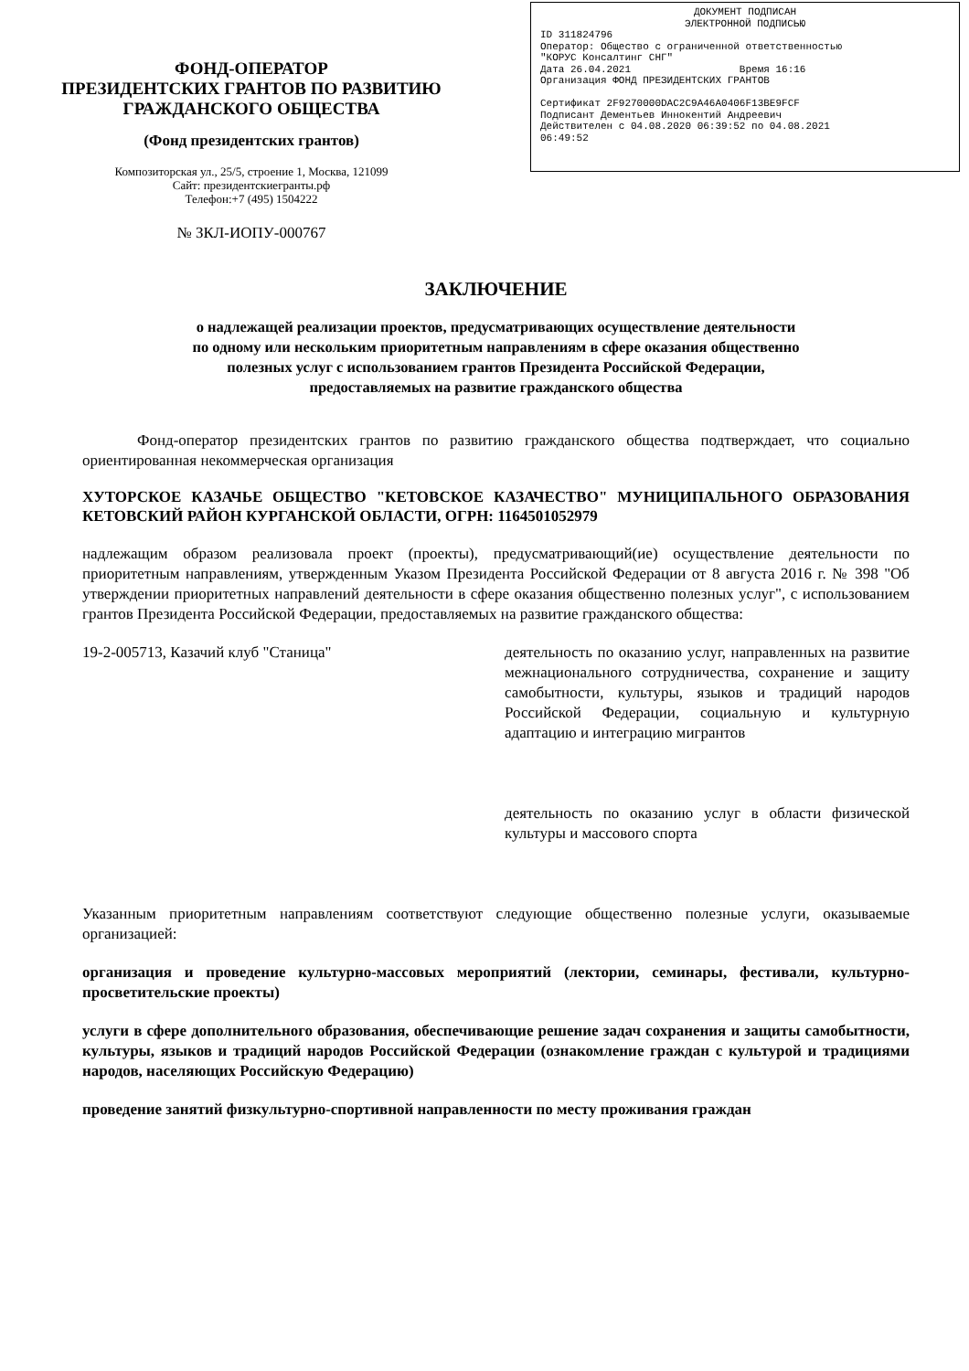ФОНД-ОПЕРАТОР
ПРЕЗИДЕНТСКИХ ГРАНТОВ ПО РАЗВИТИЮ
ГРАЖДАНСКОГО ОБЩЕСТВА
(Фонд президентских грантов)
Композиторская ул., 25/5, строение 1, Москва, 121099
Сайт: президентскиегранты.рф
Телефон:+7 (495) 1504222
№ ЗКЛ-ИОПУ-000767
ДОКУМЕНТ ПОДПИСАН
ЭЛЕКТРОННОЙ ПОДПИСЬЮ
ID 311824796
Оператор: Общество с ограниченной ответственностью
"КОРУС Консалтинг СНГ"
Дата 26.04.2021 Время 16:16
Организация ФОНД ПРЕЗИДЕНТСКИХ ГРАНТОВ
Сертификат 2F9270000DAC2C9A46A0406F13BE9FCF
Подписант Дементьев Иннокентий Андреевич
Действителен с 04.08.2020 06:39:52 по 04.08.2021
06:49:52
ЗАКЛЮЧЕНИЕ
о надлежащей реализации проектов, предусматривающих осуществление деятельности
по одному или нескольким приоритетным направлениям в сфере оказания общественно
полезных услуг с использованием грантов Президента Российской Федерации,
предоставляемых на развитие гражданского общества
Фонд-оператор президентских грантов по развитию гражданского общества подтверждает, что социально ориентированная некоммерческая организация
ХУТОРСКОЕ КАЗАЧЬЕ ОБЩЕСТВО "КЕТОВСКОЕ КАЗАЧЕСТВО" МУНИЦИПАЛЬНОГО ОБРАЗОВАНИЯ КЕТОВСКИЙ РАЙОН КУРГАНСКОЙ ОБЛАСТИ, ОГРН: 1164501052979
надлежащим образом реализовала проект (проекты), предусматривающий(ие) осуществление деятельности по приоритетным направлениям, утвержденным Указом Президента Российской Федерации от 8 августа 2016 г. № 398 "Об утверждении приоритетных направлений деятельности в сфере оказания общественно полезных услуг", с использованием грантов Президента Российской Федерации, предоставляемых на развитие гражданского общества:
19-2-005713, Казачий клуб "Станица" деятельность по оказанию услуг, направленных на развитие межнационального сотрудничества, сохранение и защиту самобытности, культуры, языков и традиций народов Российской Федерации, социальную и культурную адаптацию и интеграцию мигрантов
деятельность по оказанию услуг в области физической культуры и массового спорта
Указанным приоритетным направлениям соответствуют следующие общественно полезные услуги, оказываемые организацией:
организация и проведение культурно-массовых мероприятий (лектории, семинары, фестивали, культурно-просветительские проекты)
услуги в сфере дополнительного образования, обеспечивающие решение задач сохранения и защиты самобытности, культуры, языков и традиций народов Российской Федерации (ознакомление граждан с культурой и традициями народов, населяющих Российскую Федерацию)
проведение занятий физкультурно-спортивной направленности по месту проживания граждан